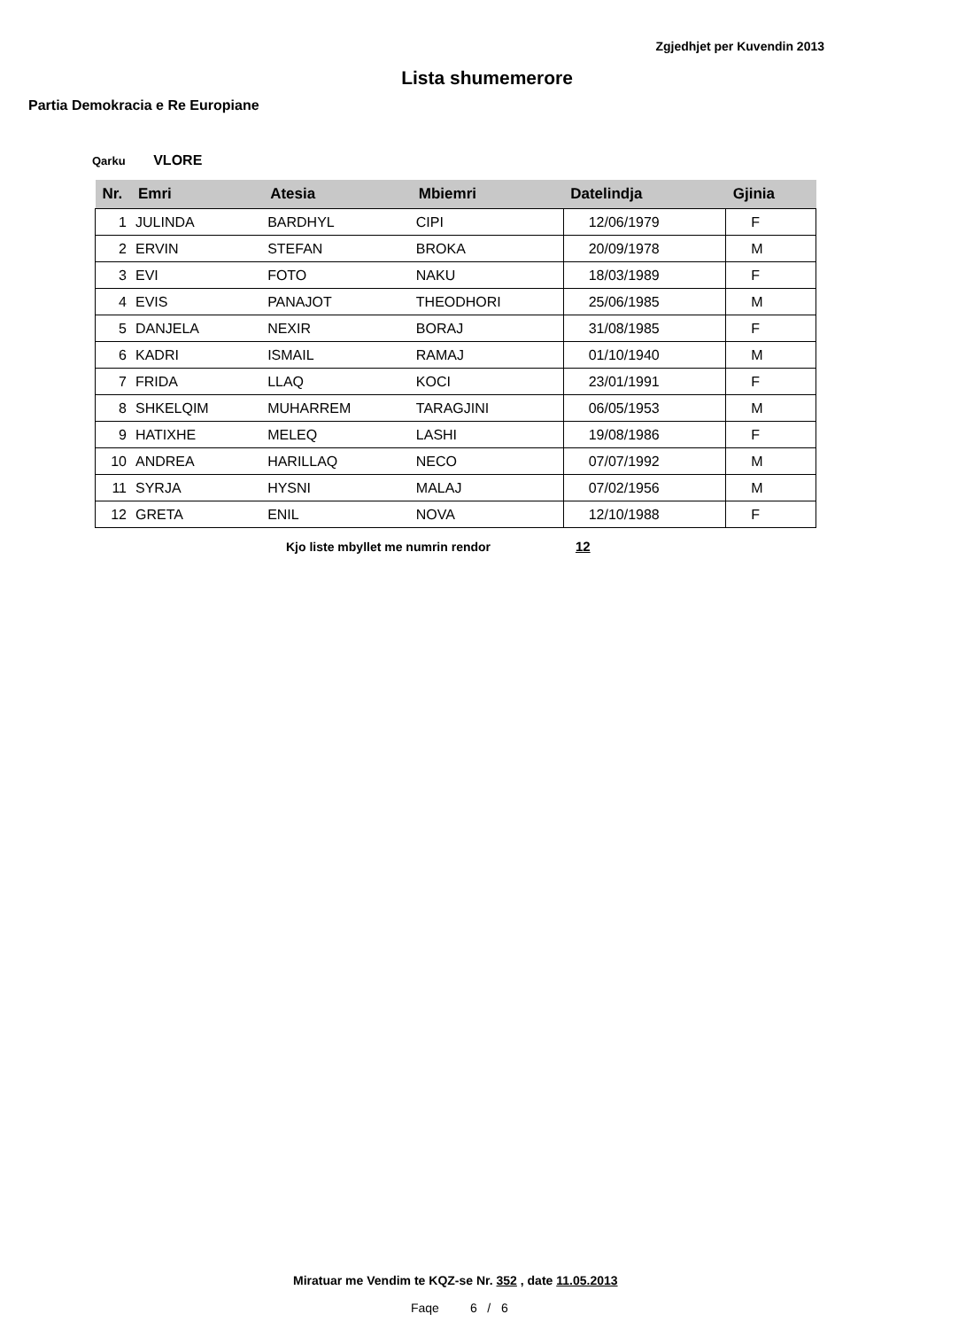Zgjedhjet per Kuvendin 2013
Lista shumemerore
Partia Demokracia e Re Europiane
Qarku VLORE
| Nr. | Emri | Atesia | Mbiemri | Datelindja | Gjinia |
| --- | --- | --- | --- | --- | --- |
| 1 | JULINDA | BARDHYL | CIPI | 12/06/1979 | F |
| 2 | ERVIN | STEFAN | BROKA | 20/09/1978 | M |
| 3 | EVI | FOTO | NAKU | 18/03/1989 | F |
| 4 | EVIS | PANAJOT | THEODHORI | 25/06/1985 | M |
| 5 | DANJELA | NEXIR | BORAJ | 31/08/1985 | F |
| 6 | KADRI | ISMAIL | RAMAJ | 01/10/1940 | M |
| 7 | FRIDA | LLAQ | KOCI | 23/01/1991 | F |
| 8 | SHKELQIM | MUHARREM | TARAGJINI | 06/05/1953 | M |
| 9 | HATIXHE | MELEQ | LASHI | 19/08/1986 | F |
| 10 | ANDREA | HARILLAQ | NECO | 07/07/1992 | M |
| 11 | SYRJA | HYSNI | MALAJ | 07/02/1956 | M |
| 12 | GRETA | ENIL | NOVA | 12/10/1988 | F |
Kjo liste mbyllet me numrin rendor 12
Miratuar me Vendim te KQZ-se Nr. 352 , date 11.05.2013
Faqe 6 / 6